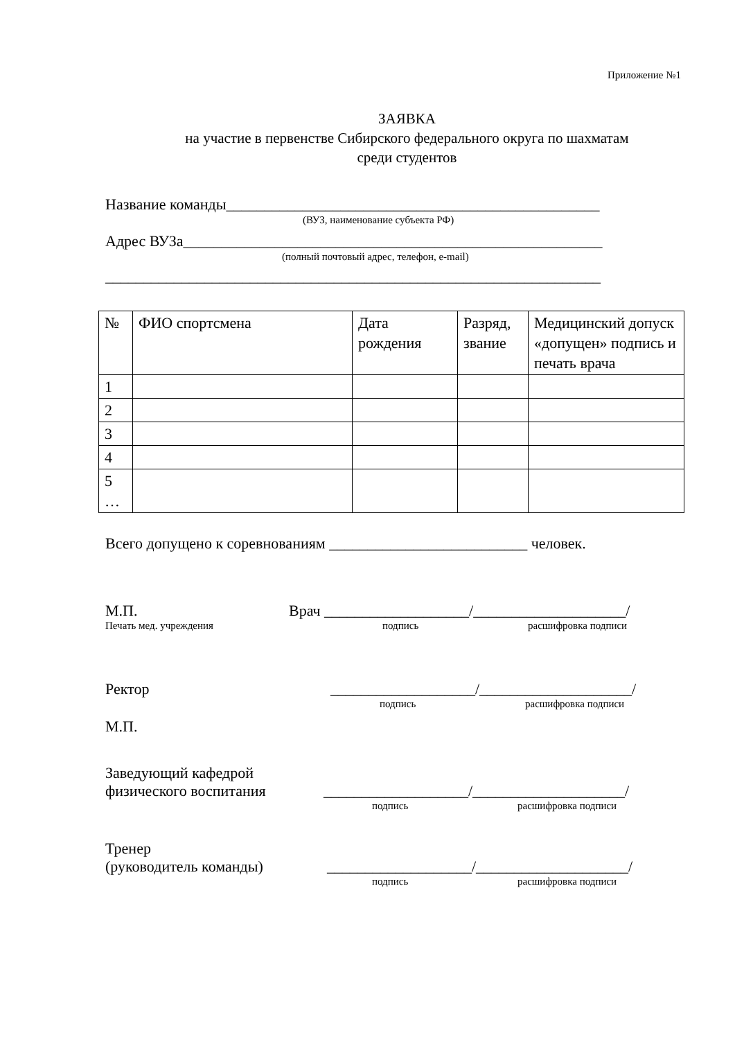Приложение №1
ЗАЯВКА
на участие в первенстве Сибирского федерального округа по шахматам
среди студентов
Название команды_________________________________________________
(ВУЗ, наименование субъекта РФ)
Адрес ВУЗа_______________________________________________________
(полный почтовый адрес, телефон, e-mail)
_________________________________________________________________
| № | ФИО спортсмена | Дата рождения | Разряд, звание | Медицинский допуск «допущен» подпись и печать врача |
| 1 | | | | |
| 2 | | | | |
| 3 | | | | |
| 4 | | | | |
| 5 … | | | | |
Всего допущено к соревнованиям __________________________ человек.
М.П. Врач ___________________/____________________/
Печать мед. учреждения подпись расшифровка подписи
Ректор ___________________/____________________/
подпись расшифровка подписи
М.П.
Заведующий кафедрой
физического воспитания ___________________/____________________/
подпись расшифровка подписи
Тренер
(руководитель команды) ___________________/____________________/
подпись расшифровка подписи